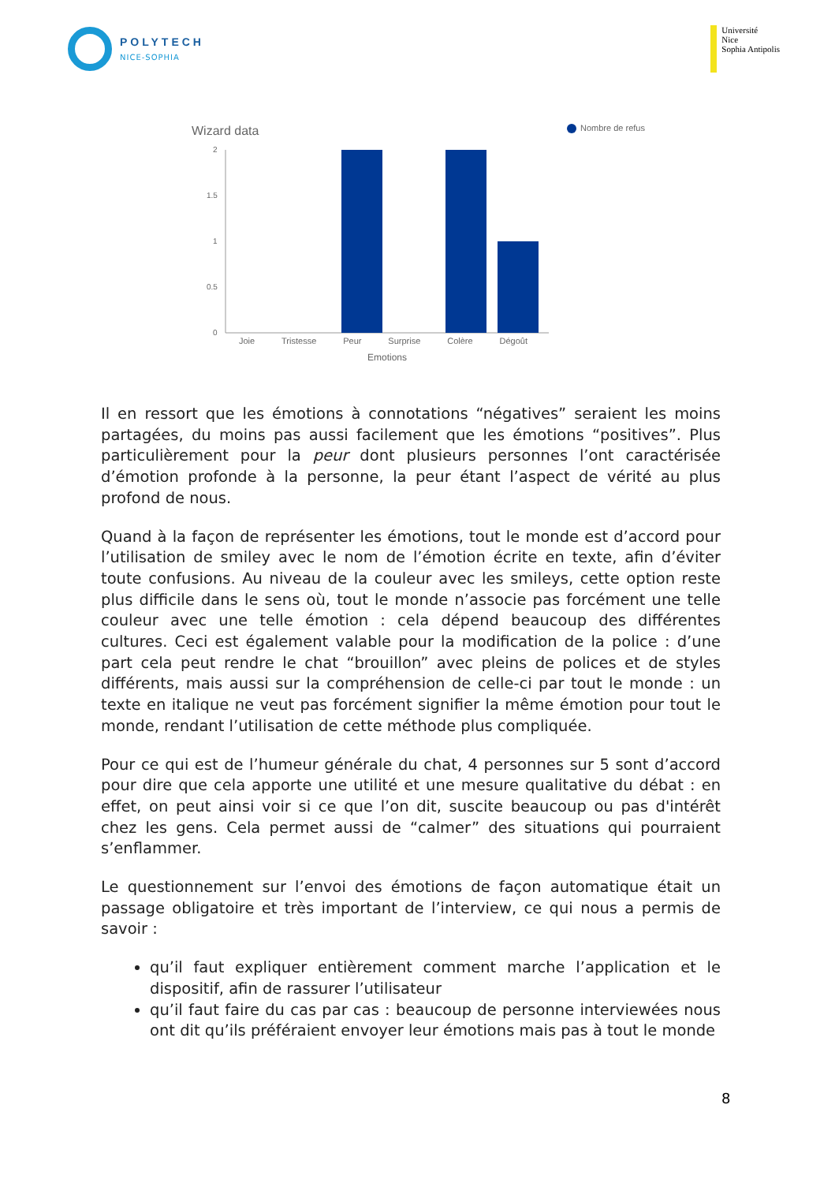POLYTECH
NICE-SOPHIA
Université
Nice
Sophia Antipolis
Wizard data Nombre de refus
2
1.5
1
0.5
0
Joie Tristesse Peur Surprise Colère Dégoût
Emotions
Il en ressort que les émotions à connotations “négatives” seraient les moins partagées, du moins pas aussi facilement que les émotions “positives”. Plus particulièrement pour la peur dont plusieurs personnes l’ont caractérisée d’émotion profonde à la personne, la peur étant l’aspect de vérité au plus profond de nous.
Quand à la façon de représenter les émotions, tout le monde est d’accord pour l’utilisation de smiley avec le nom de l’émotion écrite en texte, afin d’éviter toute confusions. Au niveau de la couleur avec les smileys, cette option reste plus difficile dans le sens où, tout le monde n’associe pas forcément une telle couleur avec une telle émotion : cela dépend beaucoup des différentes cultures. Ceci est également valable pour la modification de la police : d’une part cela peut rendre le chat “brouillon” avec pleins de polices et de styles différents, mais aussi sur la compréhension de celle-ci par tout le monde : un texte en italique ne veut pas forcément signifier la même émotion pour tout le monde, rendant l’utilisation de cette méthode plus compliquée.
Pour ce qui est de l’humeur générale du chat, 4 personnes sur 5 sont d’accord pour dire que cela apporte une utilité et une mesure qualitative du débat : en effet, on peut ainsi voir si ce que l’on dit, suscite beaucoup ou pas d'intérêt chez les gens. Cela permet aussi de “calmer” des situations qui pourraient s’enflammer.
Le questionnement sur l’envoi des émotions de façon automatique était un passage obligatoire et très important de l’interview, ce qui nous a permis de savoir :
qu’il faut expliquer entièrement comment marche l’application et le dispositif, afin de rassurer l’utilisateur
qu’il faut faire du cas par cas : beaucoup de personne interviewées nous ont dit qu’ils préféraient envoyer leur émotions mais pas à tout le monde
8